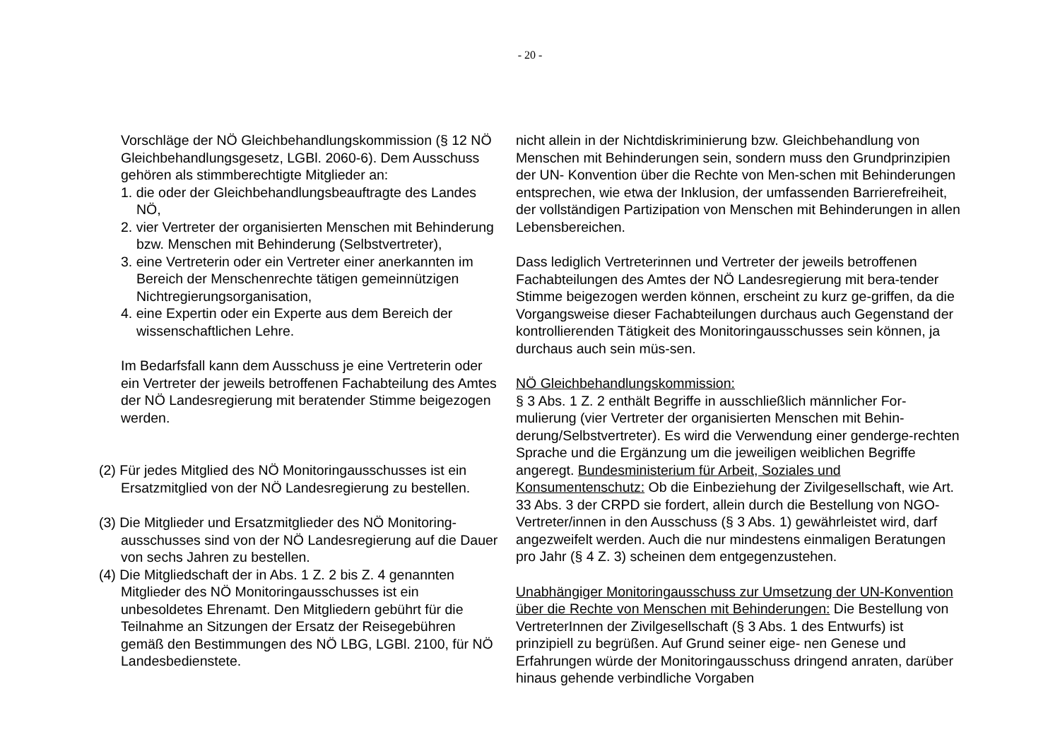- 20 -
Vorschläge der NÖ Gleichbehandlungskommission (§ 12 NÖ Gleichbehandlungsgesetz, LGBl. 2060-6). Dem Ausschuss gehören als stimmberechtigte Mitglieder an:
1. die oder der Gleichbehandlungsbeauftragte des Landes NÖ,
2. vier Vertreter der organisierten Menschen mit Behinderung bzw. Menschen mit Behinderung (Selbstvertreter),
3. eine Vertreterin oder ein Vertreter einer anerkannten im Bereich der Menschenrechte tätigen gemeinnützigen Nichtregierungsorganisation,
4. eine Expertin oder ein Experte aus dem Bereich der wissenschaftlichen Lehre.
Im Bedarfsfall kann dem Ausschuss je eine Vertreterin oder ein Vertreter der jeweils betroffenen Fachabteilung des Amtes der NÖ Landesregierung mit beratender Stimme beigezogen werden.
(2) Für jedes Mitglied des NÖ Monitoringausschusses ist ein Ersatzmitglied von der NÖ Landesregierung zu bestellen.
(3) Die Mitglieder und Ersatzmitglieder des NÖ Monitoring-ausschusses sind von der NÖ Landesregierung auf die Dauer von sechs Jahren zu bestellen.
(4) Die Mitgliedschaft der in Abs. 1 Z. 2 bis Z. 4 genannten Mitglieder des NÖ Monitoringausschusses ist ein unbesoldetes Ehrenamt. Den Mitgliedern gebührt für die Teilnahme an Sitzungen der Ersatz der Reisegebühren gemäß den Bestimmungen des NÖ LBG, LGBl. 2100, für NÖ Landesbedienstete.
nicht allein in der Nichtdiskriminierung bzw. Gleichbehandlung von Menschen mit Behinderungen sein, sondern muss den Grundprinzipien der UN- Konvention über die Rechte von Men-schen mit Behinderungen entsprechen, wie etwa der Inklusion, der umfassenden Barrierefreiheit, der vollständigen Partizipation von Menschen mit Behinderungen in allen Lebensbereichen.
Dass lediglich Vertreterinnen und Vertreter der jeweils betroffenen Fachabteilungen des Amtes der NÖ Landesregierung mit bera-tender Stimme beigezogen werden können, erscheint zu kurz ge-griffen, da die Vorgangsweise dieser Fachabteilungen durchaus auch Gegenstand der kontrollierenden Tätigkeit des Monitoringausschusses sein können, ja durchaus auch sein müs-sen.
NÖ Gleichbehandlungskommission:
§ 3 Abs. 1 Z. 2 enthält Begriffe in ausschließlich männlicher For-mulierung (vier Vertreter der organisierten Menschen mit Behin-derung/Selbstvertreter). Es wird die Verwendung einer genderge-rechten Sprache und die Ergänzung um die jeweiligen weiblichen Begriffe angeregt. Bundesministerium für Arbeit, Soziales und Konsumentenschutz: Ob die Einbeziehung der Zivilgesellschaft, wie Art. 33 Abs. 3 der CRPD sie fordert, allein durch die Bestellung von NGO- Vertreter/innen in den Ausschuss (§ 3 Abs. 1) gewährleistet wird, darf angezweifelt werden. Auch die nur mindestens einmaligen Beratungen pro Jahr (§ 4 Z. 3) scheinen dem entgegenzustehen.
Unabhängiger Monitoringausschuss zur Umsetzung der UN-Konvention über die Rechte von Menschen mit Behinderungen: Die Bestellung von VertreterInnen der Zivilgesellschaft (§ 3 Abs. 1 des Entwurfs) ist prinzipiell zu begrüßen. Auf Grund seiner eige- nen Genese und Erfahrungen würde der Monitoringausschuss dringend anraten, darüber hinaus gehende verbindliche Vorgaben